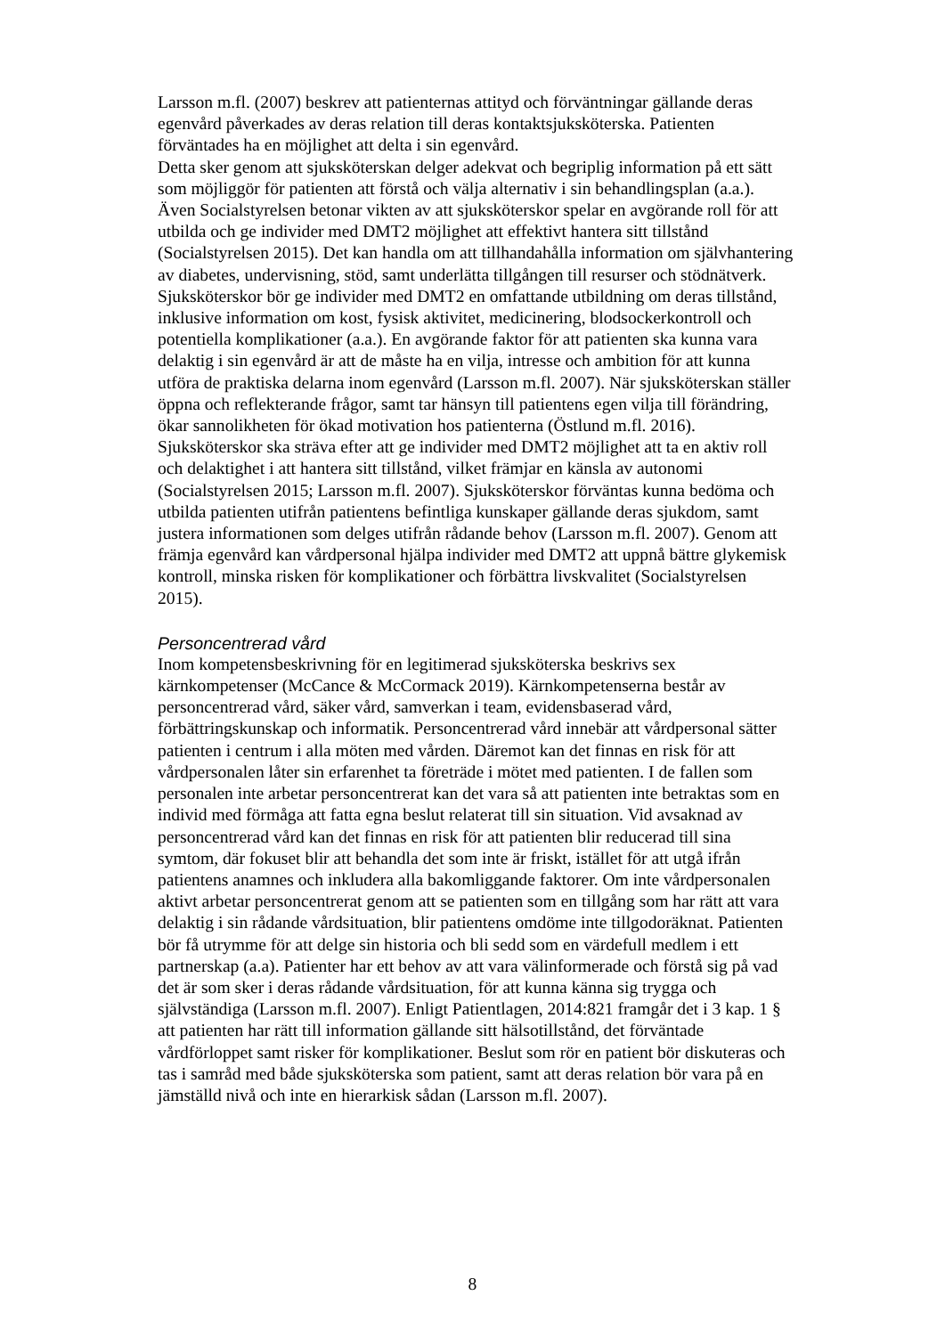Larsson m.fl. (2007) beskrev att patienternas attityd och förväntningar gällande deras egenvård påverkades av deras relation till deras kontaktsjuksköterska. Patienten förväntades ha en möjlighet att delta i sin egenvård.
Detta sker genom att sjuksköterskan delger adekvat och begriplig information på ett sätt som möjliggör för patienten att förstå och välja alternativ i sin behandlingsplan (a.a.). Även Socialstyrelsen betonar vikten av att sjuksköterskor spelar en avgörande roll för att utbilda och ge individer med DMT2 möjlighet att effektivt hantera sitt tillstånd (Socialstyrelsen 2015). Det kan handla om att tillhandahålla information om självhantering av diabetes, undervisning, stöd, samt underlätta tillgången till resurser och stödnätverk. Sjuksköterskor bör ge individer med DMT2 en omfattande utbildning om deras tillstånd, inklusive information om kost, fysisk aktivitet, medicinering, blodsockerkontroll och potentiella komplikationer (a.a.). En avgörande faktor för att patienten ska kunna vara delaktig i sin egenvård är att de måste ha en vilja, intresse och ambition för att kunna utföra de praktiska delarna inom egenvård (Larsson m.fl. 2007). När sjuksköterskan ställer öppna och reflekterande frågor, samt tar hänsyn till patientens egen vilja till förändring, ökar sannolikheten för ökad motivation hos patienterna (Östlund m.fl. 2016). Sjuksköterskor ska sträva efter att ge individer med DMT2 möjlighet att ta en aktiv roll och delaktighet i att hantera sitt tillstånd, vilket främjar en känsla av autonomi (Socialstyrelsen 2015; Larsson m.fl. 2007). Sjuksköterskor förväntas kunna bedöma och utbilda patienten utifrån patientens befintliga kunskaper gällande deras sjukdom, samt justera informationen som delges utifrån rådande behov (Larsson m.fl. 2007). Genom att främja egenvård kan vårdpersonal hjälpa individer med DMT2 att uppnå bättre glykemisk kontroll, minska risken för komplikationer och förbättra livskvalitet (Socialstyrelsen 2015).
Personcentrerad vård
Inom kompetensbeskrivning för en legitimerad sjuksköterska beskrivs sex kärnkompetenser (McCance & McCormack 2019). Kärnkompetenserna består av personcentrerad vård, säker vård, samverkan i team, evidensbaserad vård, förbättringskunskap och informatik. Personcentrerad vård innebär att vårdpersonal sätter patienten i centrum i alla möten med vården. Däremot kan det finnas en risk för att vårdpersonalen låter sin erfarenhet ta företräde i mötet med patienten. I de fallen som personalen inte arbetar personcentrerat kan det vara så att patienten inte betraktas som en individ med förmåga att fatta egna beslut relaterat till sin situation. Vid avsaknad av personcentrerad vård kan det finnas en risk för att patienten blir reducerad till sina symtom, där fokuset blir att behandla det som inte är friskt, istället för att utgå ifrån patientens anamnes och inkludera alla bakomliggande faktorer. Om inte vårdpersonalen aktivt arbetar personcentrerat genom att se patienten som en tillgång som har rätt att vara delaktig i sin rådande vårdsituation, blir patientens omdöme inte tillgodoräknat. Patienten bör få utrymme för att delge sin historia och bli sedd som en värdefull medlem i ett partnerskap (a.a). Patienter har ett behov av att vara välinformerade och förstå sig på vad det är som sker i deras rådande vårdsituation, för att kunna känna sig trygga och självständiga (Larsson m.fl. 2007). Enligt Patientlagen, 2014:821 framgår det i 3 kap. 1 § att patienten har rätt till information gällande sitt hälsotillstånd, det förväntade vårdförloppet samt risker för komplikationer. Beslut som rör en patient bör diskuteras och tas i samråd med både sjuksköterska som patient, samt att deras relation bör vara på en jämställd nivå och inte en hierarkisk sådan (Larsson m.fl. 2007).
8